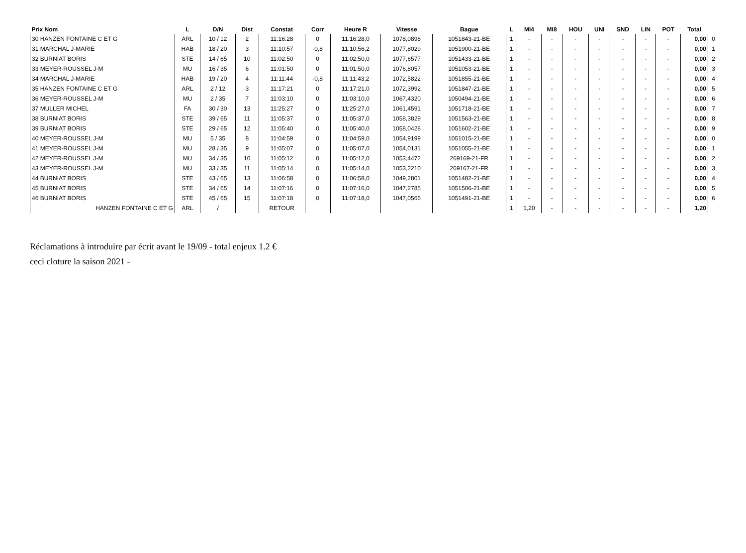| Prix Nom | L | D/N | Dist | Constat | Corr | Heure R | Vitesse | Bague | L | MI4 | MI8 | HOU | UNI | SND | LIN | POT | Total | |
| --- | --- | --- | --- | --- | --- | --- | --- | --- | --- | --- | --- | --- | --- | --- | --- | --- | --- | --- |
| 30 HANZEN FONTAINE C ET G | ARL | 10 / 12 | 2 | 11:16:28 | 0 | 11:16:28,0 | 1078,0898 | 1051843-21-BE | 1 | - | - | - | - | - | - | - | 0,00 | 0 |
| 31 MARCHAL J-MARIE | HAB | 18 / 20 | 3 | 11:10:57 | -0,8 | 11:10:56,2 | 1077,8029 | 1051900-21-BE | 1 | - | - | - | - | - | - | - | 0,00 | 1 |
| 32 BURNIAT BORIS | STE | 14 / 65 | 10 | 11:02:50 | 0 | 11:02:50,0 | 1077,6577 | 1051433-21-BE | 1 | - | - | - | - | - | - | - | 0,00 | 2 |
| 33 MEYER-ROUSSEL J-M | MU | 16 / 35 | 6 | 11:01:50 | 0 | 11:01:50,0 | 1076,8057 | 1051053-21-BE | 1 | - | - | - | - | - | - | - | 0,00 | 3 |
| 34 MARCHAL J-MARIE | HAB | 19 / 20 | 4 | 11:11:44 | -0,8 | 11:11:43,2 | 1072,5822 | 1051855-21-BE | 1 | - | - | - | - | - | - | - | 0,00 | 4 |
| 35 HANZEN FONTAINE C ET G | ARL | 2 / 12 | 3 | 11:17:21 | 0 | 11:17:21,0 | 1072,3992 | 1051847-21-BE | 1 | - | - | - | - | - | - | - | 0,00 | 5 |
| 36 MEYER-ROUSSEL J-M | MU | 2 / 35 | 7 | 11:03:10 | 0 | 11:03:10,0 | 1067,4320 | 1050494-21-BE | 1 | - | - | - | - | - | - | - | 0,00 | 6 |
| 37 MULLER MICHEL | FA | 30 / 30 | 13 | 11:25:27 | 0 | 11:25:27,0 | 1061,4591 | 1051718-21-BE | 1 | - | - | - | - | - | - | - | 0,00 | 7 |
| 38 BURNIAT BORIS | STE | 39 / 65 | 11 | 11:05:37 | 0 | 11:05:37,0 | 1058,3829 | 1051563-21-BE | 1 | - | - | - | - | - | - | - | 0,00 | 8 |
| 39 BURNIAT BORIS | STE | 29 / 65 | 12 | 11:05:40 | 0 | 11:05:40,0 | 1058,0428 | 1051602-21-BE | 1 | - | - | - | - | - | - | - | 0,00 | 9 |
| 40 MEYER-ROUSSEL J-M | MU | 5 / 35 | 8 | 11:04:59 | 0 | 11:04:59,0 | 1054,9199 | 1051015-21-BE | 1 | - | - | - | - | - | - | - | 0,00 | 0 |
| 41 MEYER-ROUSSEL J-M | MU | 28 / 35 | 9 | 11:05:07 | 0 | 11:05:07,0 | 1054,0131 | 1051055-21-BE | 1 | - | - | - | - | - | - | - | 0,00 | 1 |
| 42 MEYER-ROUSSEL J-M | MU | 34 / 35 | 10 | 11:05:12 | 0 | 11:05:12,0 | 1053,4472 | 269169-21-FR | 1 | - | - | - | - | - | - | - | 0,00 | 2 |
| 43 MEYER-ROUSSEL J-M | MU | 33 / 35 | 11 | 11:05:14 | 0 | 11:05:14,0 | 1053,2210 | 269167-21-FR | 1 | - | - | - | - | - | - | - | 0,00 | 3 |
| 44 BURNIAT BORIS | STE | 43 / 65 | 13 | 11:06:58 | 0 | 11:06:58,0 | 1049,2801 | 1051482-21-BE | 1 | - | - | - | - | - | - | - | 0,00 | 4 |
| 45 BURNIAT BORIS | STE | 34 / 65 | 14 | 11:07:16 | 0 | 11:07:16,0 | 1047,2785 | 1051506-21-BE | 1 | - | - | - | - | - | - | - | 0,00 | 5 |
| 46 BURNIAT BORIS | STE | 45 / 65 | 15 | 11:07:18 | 0 | 11:07:18,0 | 1047,0566 | 1051491-21-BE | 1 | - | - | - | - | - | - | - | 0,00 | 6 |
| HANZEN FONTAINE C ET G | ARL | / | | RETOUR | | | | | 1 | 1,20 | - | - | - | - | - | - | 1,20 | |
Réclamations à introduire par écrit avant le 19/09 - total enjeux 1.2 €
ceci cloture la saison 2021 -